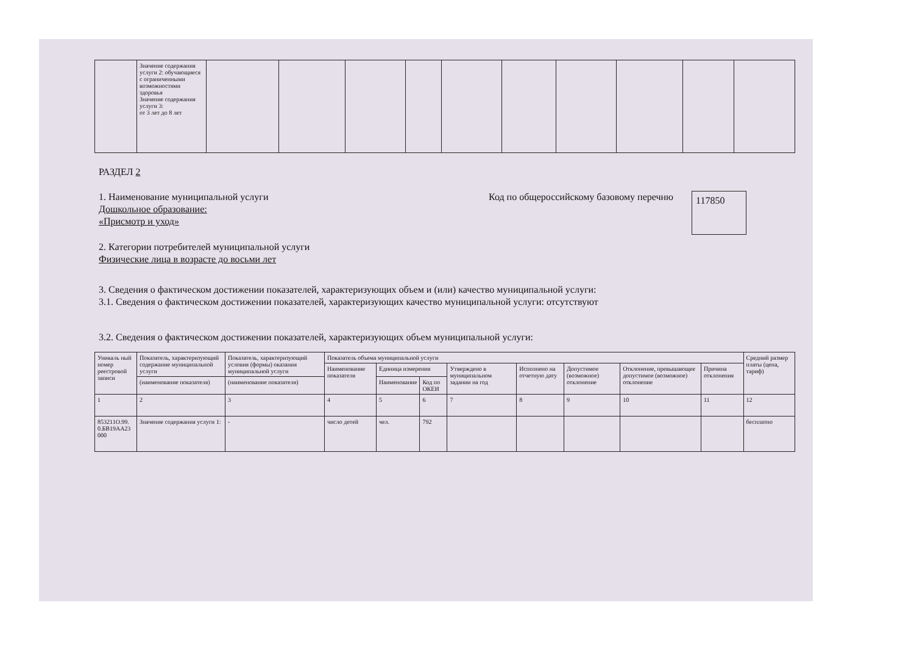| | Значение содержания услуги 2: обучающиеся с ограниченными возможностями здоровья Значение содержания услуги 3: от 3 лет до 8 лет | | | | | | | | | | |
РАЗДЕЛ 2
1. Наименование муниципальной услуги
Дошкольное образование:
«Присмотр и уход»
Код по общероссийскому базовому перечню
117850
2. Категории потребителей муниципальной услуги
Физические лица в возрасте до восьми лет
3. Сведения о фактическом достижении показателей, характеризующих объем и (или) качество муниципальной услуги:
3.1. Сведения о фактическом достижении показателей, характеризующих качество муниципальной услуги: отсутствуют
3.2. Сведения о фактическом достижении показателей, характеризующих объем муниципальной услуги:
| Уникаль ный номер реестровой записи | Показатель, характеризующий содержание муниципальной услуги | Показатель, характеризующий условия (формы) оказания муниципальной услуги | Показатель объема муниципальной услуги | | | | | | | | Средний размер платы (цена, тариф) |
| --- | --- | --- | --- | --- | --- | --- | --- | --- | --- | --- | --- |
| | | | Наименование показателя | Единица измерения | | Утверждено в муниципальном задании на год | Исполнено на отчетную дату | Допустимое (возможное) отклонение | Отклонение, превышающее допустимое (возможное) отклонение | Причина отклонения | |
| | (наименование показателя) | (наименование показателя) | | Наименование | Код по ОКЕИ | | | | | | |
| 1 | 2 | 3 | 4 | 5 | 6 | 7 | 8 | 9 | 10 | 11 | 12 |
| 853211О.99. 0.БВ19АА23 000 | Значение содержания услуги 1: | - | число детей | чел. | 792 | | | | | | бесплатно |